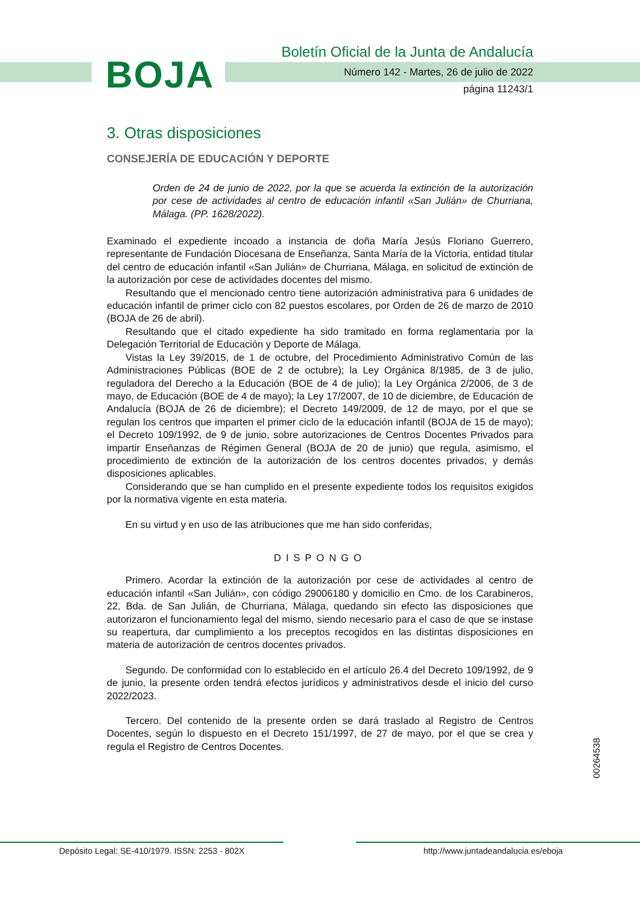BOJA
Boletín Oficial de la Junta de Andalucía
Número 142 - Martes, 26 de julio de 2022
página 11243/1
3. Otras disposiciones
CONSEJERÍA DE EDUCACIÓN Y DEPORTE
Orden de 24 de junio de 2022, por la que se acuerda la extinción de la autorización por cese de actividades al centro de educación infantil «San Julián» de Churriana, Málaga. (PP. 1628/2022).
Examinado el expediente incoado a instancia de doña María Jesús Floriano Guerrero, representante de Fundación Diocesana de Enseñanza, Santa María de la Victoria, entidad titular del centro de educación infantil «San Julián» de Churriana, Málaga, en solicitud de extinción de la autorización por cese de actividades docentes del mismo.
Resultando que el mencionado centro tiene autorización administrativa para 6 unidades de educación infantil de primer ciclo con 82 puestos escolares, por Orden de 26 de marzo de 2010 (BOJA de 26 de abril).
Resultando que el citado expediente ha sido tramitado en forma reglamentaria por la Delegación Territorial de Educación y Deporte de Málaga.
Vistas la Ley 39/2015, de 1 de octubre, del Procedimiento Administrativo Común de las Administraciones Públicas (BOE de 2 de octubre); la Ley Orgánica 8/1985, de 3 de julio, reguladora del Derecho a la Educación (BOE de 4 de julio); la Ley Orgánica 2/2006, de 3 de mayo, de Educación (BOE de 4 de mayo); la Ley 17/2007, de 10 de diciembre, de Educación de Andalucía (BOJA de 26 de diciembre); el Decreto 149/2009, de 12 de mayo, por el que se regulan los centros que imparten el primer ciclo de la educación infantil (BOJA de 15 de mayo); el Decreto 109/1992, de 9 de junio, sobre autorizaciones de Centros Docentes Privados para impartir Enseñanzas de Régimen General (BOJA de 20 de junio) que regula, asimismo, el procedimiento de extinción de la autorización de los centros docentes privados, y demás disposiciones aplicables.
Considerando que se han cumplido en el presente expediente todos los requisitos exigidos por la normativa vigente en esta materia.
En su virtud y en uso de las atribuciones que me han sido conferidas,
DISPONGO
Primero. Acordar la extinción de la autorización por cese de actividades al centro de educación infantil «San Julián», con código 29006180 y domicilio en Cmo. de los Carabineros, 22, Bda. de San Julián, de Churriana, Málaga, quedando sin efecto las disposiciones que autorizaron el funcionamiento legal del mismo, siendo necesario para el caso de que se instase su reapertura, dar cumplimiento a los preceptos recogidos en las distintas disposiciones en materia de autorización de centros docentes privados.
Segundo. De conformidad con lo establecido en el artículo 26.4 del Decreto 109/1992, de 9 de junio, la presente orden tendrá efectos jurídicos y administrativos desde el inicio del curso 2022/2023.
Tercero. Del contenido de la presente orden se dará traslado al Registro de Centros Docentes, según lo dispuesto en el Decreto 151/1997, de 27 de mayo, por el que se crea y regula el Registro de Centros Docentes.
00264538
Depósito Legal: SE-410/1979. ISSN: 2253 - 802X
http://www.juntadeandalucia.es/eboja